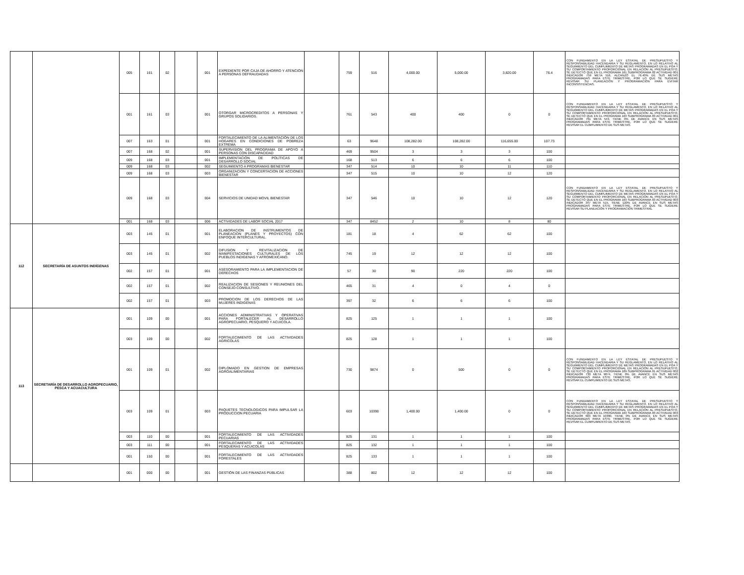| | | 005 | 161 | 02 | | 001 | EXPEDIENTE POR CAJA DE AHORRO Y ATENCIÓN A PERSONAS DEFRAUDADAS | | 759 | 516 | 4,000.00 | 5,000.00 | 3,820.00 | 76.4 | CON FUNDAMENTO EN LA LEY ESTATAL DE PRESUPUESTO Y RESPONSABILIDAD HACENDARIA Y SU REGLAMENTO, EN LO RELATIVO AL SEGUIMIENTO DEL CUMPLIMIENTO DE METAS PROGRAMADAS EN EL POA Y SU COMPORTAMIENTO PROPORCIONAL EN RELACIÓN AL PRESUPUESTO, SE DETECTÓ QUE EN EL PROGRAMA 161 SUBPROGRAMA 02 ACTIVIDAD 001 INDICADOR 759 META 516, ALCANZÓ EL 76.40% DE SUS METAS PROGRAMADAS PARA ESTE TRIMESTRE, POR LO QUE SE SUGIERE REVISAR SU PLANEACIÓN Y PROGRAMACIÓN PARA EVITAR INCONSISTENCIAS. |
| | | 001 | 161 | 03 | | 001 | OTORGAR MICROCREDITOS A PERSONAS Y GRUPOS SOLIDARIOS. | | 761 | 543 | 400 | 400 | 0 | 0 | CON FUNDAMENTO EN LA LEY ESTATAL DE PRESUPUESTO Y RESPONSABILIDAD HACENDARIA Y SU REGLAMENTO, EN LO RELATIVO AL SEGUIMIENTO DEL CUMPLIMIENTO DE METAS PROGRAMADAS EN EL POA Y SU COMPORTAMIENTO PROPORCIONAL EN RELACIÓN AL PRESUPUESTO, SE DETECTÓ QUE EN EL PROGRAMA 163 SUBPROGRAMA 03 ACTIVIDAD 001 INDICADOR 761 META 543, TIENE 0% DE AVANCE EN SUS METAS PROGRAMADAS PARA ESTE TRIMESTRE, POR LO QUE SE SUGIERE REVISAR EL CUMPLIMIENTO DE SUS METAS. |
| | | 007 | 163 | 01 | | 001 | FORTALECIMIENTO DE LA ALIMENTACIÓN DE LOS HOGARES EN CONDICIONES DE POBREZA EXTREMA | | 63 | 9648 | 108,282.00 | 108,282.00 | 116,655.00 | 107.73 | |
| | | 007 | 168 | 02 | | 001 | SUPERVISION DEL PROGRAMA DE APOYO A PERSONAS CON DISCAPACIDAD | | 469 | 9504 | 3 | 3 | 3 | 100 | |
| | | 009 | 168 | 03 | | 001 | IMPLEMENTACIÓN DE POLÍTICAS DE DESARROLLO SOCIAL | | 168 | 513 | 6 | 6 | 6 | 100 | |
| | | 009 | 168 | 03 | | 002 | SEGUIMIENTO A PROGRAMAS BIENESTAR | | 347 | 514 | 10 | 10 | 11 | 110 | |
| | | 009 | 168 | 03 | | 003 | ORGANIZACION Y CONCERTACION DE ACCIONES BIENESTAR | | 347 | 515 | 10 | 10 | 12 | 120 | |
| | | 009 | 168 | 03 | | 004 | SERVICIOS DE UNIDAD MOVIL BIENESTAR | | 347 | 546 | 10 | 10 | 12 | 120 | CON FUNDAMENTO EN LA LEY ESTATAL DE PRESUPUESTO Y RESPONSABILIDAD HACENDARIA Y SU REGLAMENTO, EN LO RELATIVO AL SEGUIMIENTO DEL CUMPLIMIENTO DE METAS PROGRAMADAS EN EL POA Y SU COMPORTAMIENTO PROPORCIONAL EN RELACIÓN AL PRESUPUESTO, SE DETECTÓ QUE EN EL PROGRAMA 163 SUBPROGRAMA 03 ACTIVIDAD 003 INDICADOR 347 META 515, TIENE 120% DE AVANCE EN SUS METAS PROGRAMADAS PARA ESTE TRIMESTRE, POR LO QUE SE SUGIERE REVISAR SU PLANEACIÓN Y PROGRAMACIÓN TRIMESTRAL |
| | | 001 | 168 | 03 | | 006 | ACTIVIDADES DE LABOR SOCIAL 2017 | | 347 | 8452 | 2 | 10 | 8 | 80 | |
| 112 | SECRETARÍA DE ASUNTOS INDÍGENAS | 003 | 145 | 01 | | 001 | ELABORACION DE INSTRUMENTOS DE PLANEACION (PLANES Y PROYECTOS) CON ENFOQUE INTERCULTURAL. | | 181 | 18 | 4 | 62 | 62 | 100 | |
| | | 003 | 145 | 01 | | 002 | DIFUSION Y REVITALIZACION DE MANIFESTACIONES CULTURALES DE LOS PUEBLOS INDIGENAS Y AFROMEXICANO. | | 745 | 19 | 12 | 12 | 12 | 100 | |
| | | 002 | 157 | 01 | | 001 | ASESORAMIENTO PARA LA IMPLEMENTACION DE DERECHOS | | 57 | 30 | 90 | 220 | 220 | 100 | |
| | | 002 | 157 | 01 | | 002 | REALIZACION DE SESIONES Y REUNIONES DEL CONSEJO CONSULTIVO. | | 465 | 31 | 4 | 0 | 4 | 0 | |
| | | 002 | 157 | 01 | | 003 | PROMOCION DE LOS DERECHOS DE LAS MUJERES INDIGENAS | | 397 | 32 | 6 | 6 | 6 | 100 | |
| 113 | SECRETARÍA DE DESARROLLO AGROPECUARIO, PESCA Y ACUACULTURA | 001 | 109 | 00 | | 001 | ACCIONES ADMINISTRATIVAS Y OPERATIVAS PARA FORTALECER AL DESARROLLO AGROPECUARIO, PESQUERO Y ACUICOLA. | | 825 | 125 | 1 | 1 | 1 | 100 | |
| | | 003 | 109 | 00 | | 002 | FORTALECIMIENTO DE LAS ACTIVIDADES AGRICOLAS | | 825 | 128 | 1 | 1 | 1 | 100 | |
| | | 001 | 109 | 01 | | 002 | DIPLOMADO EN GESTION DE EMPRESAS AGROALIMENTARIAS | | 730 | 9874 | 0 | 500 | 0 | 0 | CON FUNDAMENTO EN LA LEY ESTATAL DE PRESUPUESTO Y RESPONSABILIDAD HACENDARIA Y SU REGLAMENTO, EN LO RELATIVO AL SEGUIMIENTO DEL CUMPLIMIENTO DE METAS PROGRAMADAS EN EL POA Y SU COMPORTAMIENTO PROPORCIONAL EN RELACIÓN AL PRESUPUESTO, SE DETECTÓ QUE EN EL PROGRAMA 109 SUBPROGRAMA 01 ACTIVIDAD 002 INDICADOR 730 META 9874, TIENE 0% DE AVANCE EN SUS METAS PROGRAMADAS PARA ESTE TRIMESTRE, POR LO QUE SE SUGIERE REVISAR EL CUMPLIMIENTO DE SUS METAS. |
| | | 003 | 109 | 01 | | 003 | PAQUETES TECNOLOGICOS PARA IMPULSAR LA PRODUCCION PECUARIA | | 603 | 10390 | 1,400.00 | 1,400.00 | 0 | 0 | CON FUNDAMENTO EN LA LEY ESTATAL DE PRESUPUESTO Y RESPONSABILIDAD HACENDARIA Y SU REGLAMENTO, EN LO RELATIVO AL SEGUIMIENTO DEL CUMPLIMIENTO DE METAS PROGRAMADAS EN EL POA Y SU COMPORTAMIENTO PROPORCIONAL EN RELACIÓN AL PRESUPUESTO, SE DETECTÓ QUE EN EL PROGRAMA 163 SUBPROGRAMA 03 ACTIVIDAD 003 INDICADOR 603 META 10390, TIENE 0% DE AVANCE EN SUS METAS PROGRAMADAS PARA ESTE TRIMESTRE, POR LO QUE SE SUGIERE REVISAR EL CUMPLIMIENTO DE SUS METAS. |
| | | 003 | 110 | 00 | | 001 | FORTALECIMIENTO DE LAS ACTIVIDADES PECUARIAS | | 825 | 131 | 1 | 1 | 1 | 100 | |
| | | 003 | 111 | 00 | | 001 | FORTALECIMIENTO DE LAS ACTIVIDADES PESQUERAS Y ACUICOLAS | | 825 | 132 | 1 | 1 | 1 | 100 | |
| | | 001 | 150 | 00 | | 001 | FORTALECIMIENTO DE LAS ACTIVIDADES FORESTALES | | 825 | 133 | 1 | 1 | 1 | 100 | |
| | | 001 | 000 | 00 | | 001 | GESTIÓN DE LAS FINANZAS PÚBLICAS | | 388 | 802 | 12 | 12 | 12 | 100 | |